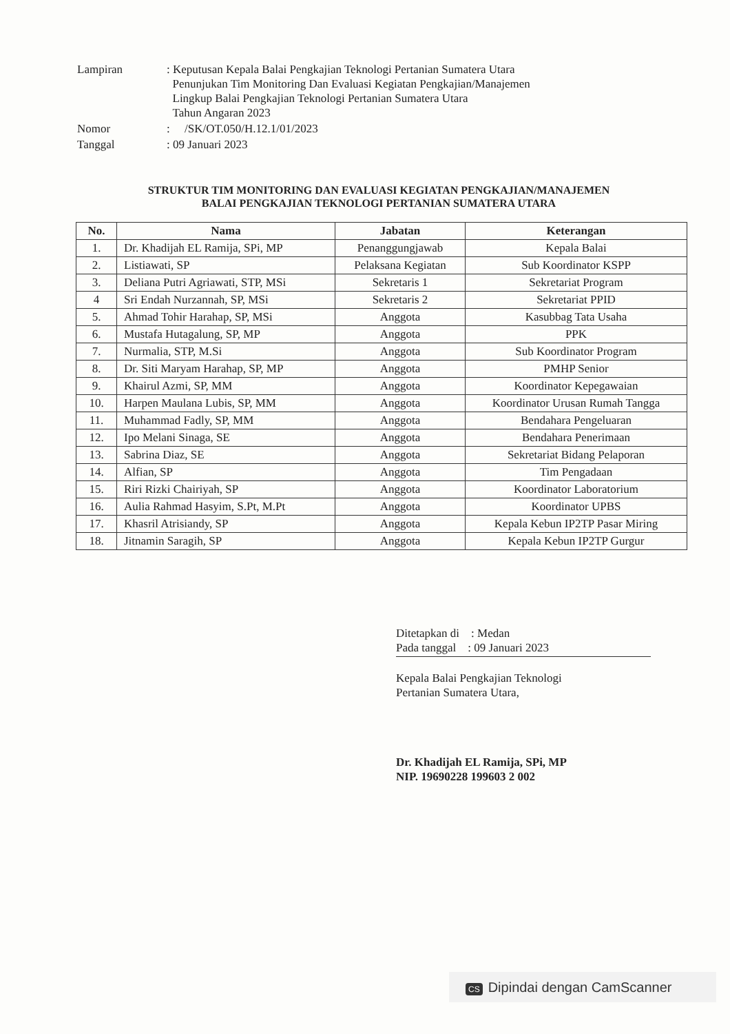| Lampiran | : Keputusan Kepala Balai Pengkajian Teknologi Pertanian Sumatera Utara Penunjukan Tim Monitoring Dan Evaluasi Kegiatan Pengkajian/Manajemen Lingkup Balai Pengkajian Teknologi Pertanian Sumatera Utara Tahun Angaran 2023 |
| Nomor | : /SK/OT.050/H.12.1/01/2023 |
| Tanggal | : 09 Januari 2023 |
STRUKTUR TIM MONITORING DAN EVALUASI KEGIATAN PENGKAJIAN/MANAJEMEN
BALAI PENGKAJIAN TEKNOLOGI PERTANIAN SUMATERA UTARA
| No. | Nama | Jabatan | Keterangan |
| --- | --- | --- | --- |
| 1. | Dr. Khadijah EL Ramija, SPi, MP | Penanggungjawab | Kepala Balai |
| 2. | Listiawati, SP | Pelaksana Kegiatan | Sub Koordinator KSPP |
| 3. | Deliana Putri Agriawati, STP, MSi | Sekretaris 1 | Sekretariat Program |
| 4 | Sri Endah Nurzannah, SP, MSi | Sekretaris 2 | Sekretariat PPID |
| 5. | Ahmad Tohir Harahap, SP, MSi | Anggota | Kasubbag Tata Usaha |
| 6. | Mustafa Hutagalung, SP, MP | Anggota | PPK |
| 7. | Nurmalia, STP, M.Si | Anggota | Sub Koordinator Program |
| 8. | Dr. Siti Maryam Harahap, SP, MP | Anggota | PMHP Senior |
| 9. | Khairul Azmi, SP, MM | Anggota | Koordinator Kepegawaian |
| 10. | Harpen Maulana Lubis, SP, MM | Anggota | Koordinator Urusan Rumah Tangga |
| 11. | Muhammad Fadly, SP, MM | Anggota | Bendahara Pengeluaran |
| 12. | Ipo Melani Sinaga, SE | Anggota | Bendahara Penerimaan |
| 13. | Sabrina Diaz, SE | Anggota | Sekretariat Bidang Pelaporan |
| 14. | Alfian, SP | Anggota | Tim Pengadaan |
| 15. | Riri Rizki Chairiyah, SP | Anggota | Koordinator Laboratorium |
| 16. | Aulia Rahmad Hasyim, S.Pt, M.Pt | Anggota | Koordinator UPBS |
| 17. | Khasril Atrisiandy, SP | Anggota | Kepala Kebun IP2TP Pasar Miring |
| 18. | Jitnamin Saragih, SP | Anggota | Kepala Kebun IP2TP Gurgur |
Ditetapkan di : Medan
Pada tanggal : 09 Januari 2023
Kepala Balai Pengkajian Teknologi
Pertanian Sumatera Utara,
Dr. Khadijah EL Ramija, SPi, MP
NIP. 19690228 199603 2 002
CS Dipindai dengan CamScanner